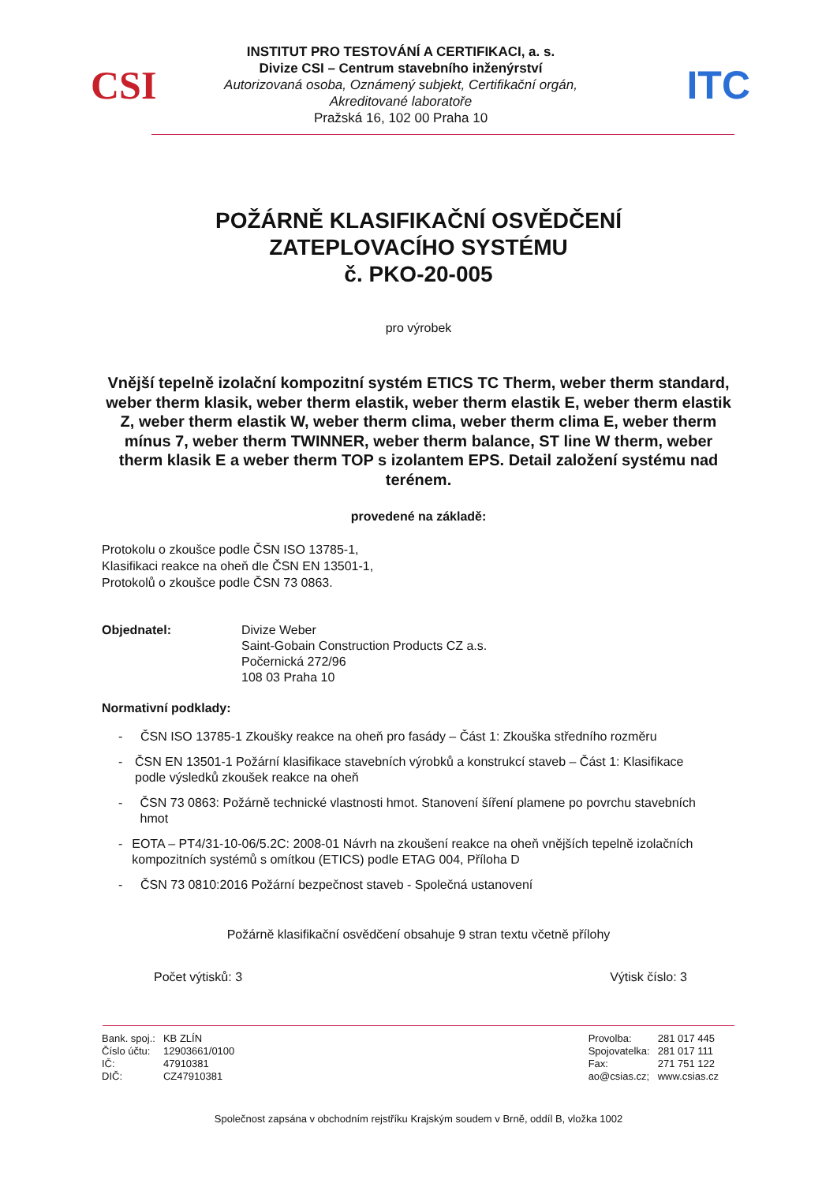CSI
INSTITUT PRO TESTOVÁNÍ A CERTIFIKACI, a. s.
Divize CSI – Centrum stavebního inženýrství
Autorizovaná osoba, Oznámený subjekt, Certifikační orgán,
Akreditované laboratoře
Pražská 16, 102 00 Praha 10
ITC
POŽÁRNĚ KLASIFIKAČNÍ OSVĚDČENÍ
ZATEPLOVACÍHO SYSTÉMU
č. PKO-20-005
pro výrobek
Vnější tepelně izolační kompozitní systém ETICS TC Therm, weber therm standard, weber therm klasik, weber therm elastik, weber therm elastik E, weber therm elastik Z, weber therm elastik W, weber therm clima, weber therm clima E, weber therm mínus 7, weber therm TWINNER, weber therm balance, ST line W therm, weber therm klasik E a weber therm TOP s izolantem EPS. Detail založení systému nad terénem.
provedené na základě:
Protokolu o zkoušce podle ČSN ISO 13785-1,
Klasifikaci reakce na oheň dle ČSN EN 13501-1,
Protokolů o zkoušce podle ČSN 73 0863.
| Objednatel: | Divize Weber Saint-Gobain Construction Products CZ a.s. Počernická 272/96 108 03 Praha 10 |
Normativní podklady:
- ČSN ISO 13785-1 Zkoušky reakce na oheň pro fasády – Část 1: Zkouška středního rozměru
- ČSN EN 13501-1 Požární klasifikace stavebních výrobků a konstrukcí staveb – Část 1: Klasifikace podle výsledků zkoušek reakce na oheň
- ČSN 73 0863: Požárně technické vlastnosti hmot. Stanovení šíření plamene po povrchu stavebních hmot
- EOTA – PT4/31-10-06/5.2C: 2008-01 Návrh na zkoušení reakce na oheň vnějších tepelně izolačních kompozitních systémů s omítkou (ETICS) podle ETAG 004, Příloha D
- ČSN 73 0810:2016 Požární bezpečnost staveb - Společná ustanovení
Požárně klasifikační osvědčení obsahuje 9 stran textu včetně přílohy
Počet výtisků: 3 Výtisk číslo: 3
| Bank. spoj.: | KB ZLÍN |
| Číslo účtu: | 12903661/0100 |
| IČ: | 47910381 |
| DIČ: | CZ47910381 |
| Provolba: | 281 017 445 |
| Spojovatelka: | 281 017 111 |
| Fax: | 271 751 122 |
| ao@csias.cz; | www.csias.cz |
Společnost zapsána v obchodním rejstříku Krajským soudem v Brně, oddíl B, vložka 1002